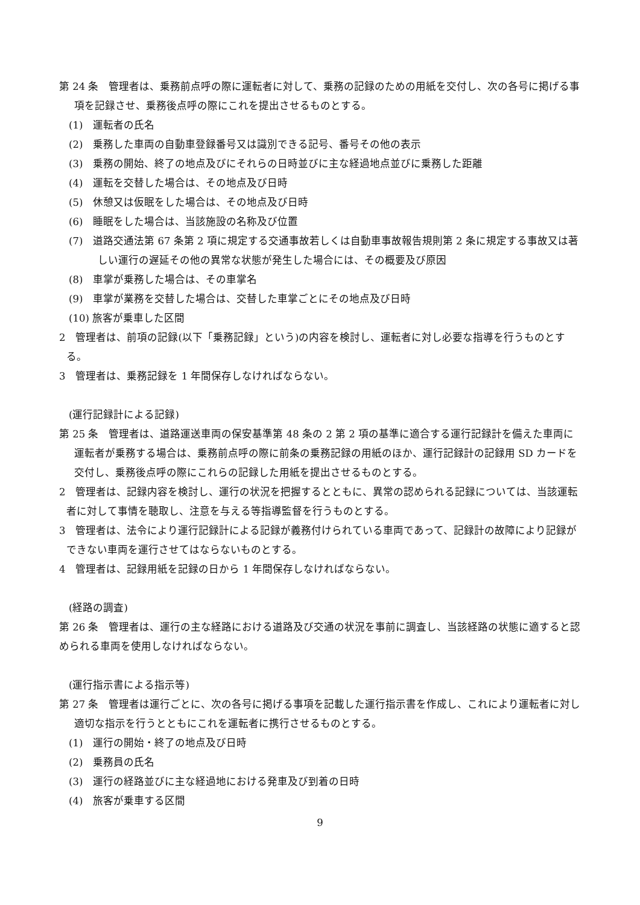第 24 条　管理者は、乗務前点呼の際に運転者に対して、乗務の記録のための用紙を交付し、次の各号に掲げる事項を記録させ、乗務後点呼の際にこれを提出させるものとする。
(1)　運転者の氏名
(2)　乗務した車両の自動車登録番号又は識別できる記号、番号その他の表示
(3)　乗務の開始、終了の地点及びにそれらの日時並びに主な経過地点並びに乗務した距離
(4)　運転を交替した場合は、その地点及び日時
(5)　休憩又は仮眠をした場合は、その地点及び日時
(6)　睡眠をした場合は、当該施設の名称及び位置
(7)　道路交通法第 67 条第 2 項に規定する交通事故若しくは自動車事故報告規則第 2 条に規定する事故又は著しい運行の遅延その他の異常な状態が発生した場合には、その概要及び原因
(8)　車掌が乗務した場合は、その車掌名
(9)　車掌が業務を交替した場合は、交替した車掌ごとにその地点及び日時
(10) 旅客が乗車した区間
2　管理者は、前項の記録(以下「乗務記録」という)の内容を検討し、運転者に対し必要な指導を行うものとする。
3　管理者は、乗務記録を 1 年間保存しなければならない。
(運行記録計による記録)
第 25 条　管理者は、道路運送車両の保安基準第 48 条の 2 第 2 項の基準に適合する運行記録計を備えた車両に運転者が乗務する場合は、乗務前点呼の際に前条の乗務記録の用紙のほか、運行記録計の記録用 SD カードを交付し、乗務後点呼の際にこれらの記録した用紙を提出させるものとする。
2　管理者は、記録内容を検討し、運行の状況を把握するとともに、異常の認められる記録については、当該運転者に対して事情を聴取し、注意を与える等指導監督を行うものとする。
3　管理者は、法令により運行記録計による記録が義務付けられている車両であって、記録計の故障により記録ができない車両を運行させてはならないものとする。
4　管理者は、記録用紙を記録の日から 1 年間保存しなければならない。
(経路の調査)
第 26 条　管理者は、運行の主な経路における道路及び交通の状況を事前に調査し、当該経路の状態に適すると認められる車両を使用しなければならない。
(運行指示書による指示等)
第 27 条　管理者は運行ごとに、次の各号に掲げる事項を記載した運行指示書を作成し、これにより運転者に対し適切な指示を行うとともにこれを運転者に携行させるものとする。
(1)　運行の開始・終了の地点及び日時
(2)　乗務員の氏名
(3)　運行の経路並びに主な経過地における発車及び到着の日時
(4)　旅客が乗車する区間
9